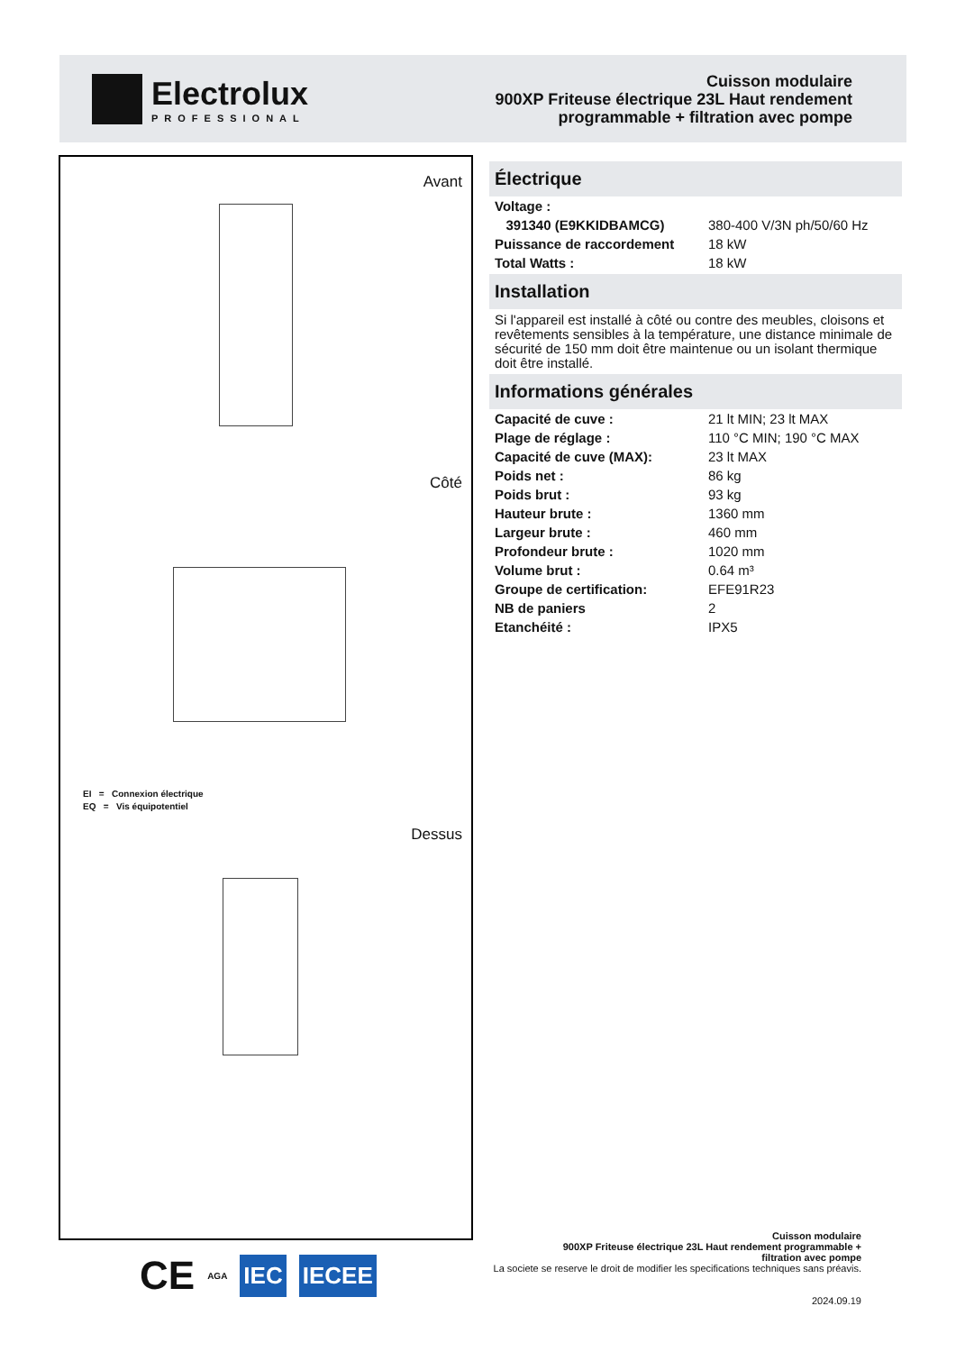Electrolux
PROFESSIONAL
Cuisson modulaire
900XP Friteuse électrique 23L Haut rendement
programmable + filtration avec pompe
Avant
Côté
EI = Connexion électrique
EQ = Vis équipotentiel
Dessus
Électrique
| Voltage : | |
| 391340 (E9KKIDBAMCG) | 380-400 V/3N ph/50/60 Hz |
| Puissance de raccordement | 18 kW |
| Total Watts : | 18 kW |
Installation
Si l'appareil est installé à côté ou contre des meubles, cloisons et revêtements sensibles à la température, une distance minimale de sécurité de 150 mm doit être maintenue ou un isolant thermique doit être installé.
Informations générales
| Capacité de cuve : | 21 lt MIN; 23 lt MAX |
| Plage de réglage : | 110 °C MIN; 190 °C MAX |
| Capacité de cuve (MAX): | 23 lt MAX |
| Poids net : | 86 kg |
| Poids brut : | 93 kg |
| Hauteur brute : | 1360 mm |
| Largeur brute : | 460 mm |
| Profondeur brute : | 1020 mm |
| Volume brut : | 0.64 m³ |
| Groupe de certification: | EFE91R23 |
| NB de paniers | 2 |
| Etanchéité : | IPX5 |
CE AGA IEC IECEE
Cuisson modulaire
900XP Friteuse électrique 23L Haut rendement programmable +
filtration avec pompe
La societe se reserve le droit de modifier les specifications techniques sans préavis.
2024.09.19